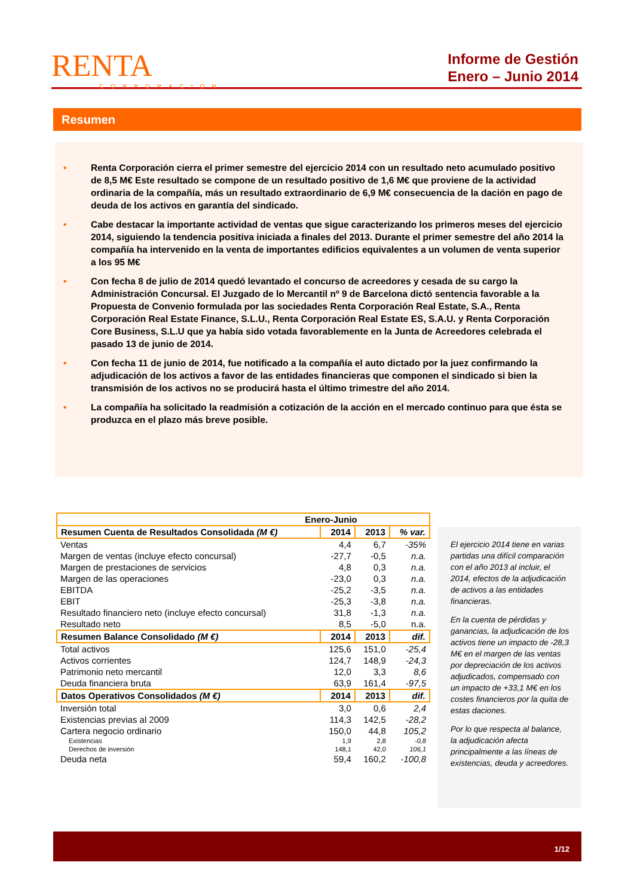RENTA
CORPORACIÓN
Informe de Gestión
Enero – Junio 2014
Resumen
• Renta Corporación cierra el primer semestre del ejercicio 2014 con un resultado neto acumulado positivo de 8,5 M€ Este resultado se compone de un resultado positivo de 1,6 M€ que proviene de la actividad ordinaria de la compañía, más un resultado extraordinario de 6,9 M€ consecuencia de la dación en pago de deuda de los activos en garantía del sindicado.
• Cabe destacar la importante actividad de ventas que sigue caracterizando los primeros meses del ejercicio 2014, siguiendo la tendencia positiva iniciada a finales del 2013. Durante el primer semestre del año 2014 la compañía ha intervenido en la venta de importantes edificios equivalentes a un volumen de venta superior a los 95 M€
• Con fecha 8 de julio de 2014 quedó levantado el concurso de acreedores y cesada de su cargo la Administración Concursal. El Juzgado de lo Mercantil nº 9 de Barcelona dictó sentencia favorable a la Propuesta de Convenio formulada por las sociedades Renta Corporación Real Estate, S.A., Renta Corporación Real Estate Finance, S.L.U., Renta Corporación Real Estate ES, S.A.U. y Renta Corporación Core Business, S.L.U que ya había sido votada favorablemente en la Junta de Acreedores celebrada el pasado 13 de junio de 2014.
• Con fecha 11 de junio de 2014, fue notificado a la compañía el auto dictado por la juez confirmando la adjudicación de los activos a favor de las entidades financieras que componen el sindicado si bien la transmisión de los activos no se producirá hasta el último trimestre del año 2014.
• La compañía ha solicitado la readmisión a cotización de la acción en el mercado continuo para que ésta se produzca en el plazo más breve posible.
| Enero-Junio | | | |
| --- | --- | --- | --- |
| Resumen Cuenta de Resultados Consolidada (M €) | 2014 | 2013 | % var. |
| Ventas | 4,4 | 6,7 | -35% |
| Margen de ventas (incluye efecto concursal) | -27,7 | -0,5 | n.a. |
| Margen de prestaciones de servicios | 4,8 | 0,3 | n.a. |
| Margen de las operaciones | -23,0 | 0,3 | n.a. |
| EBITDA | -25,2 | -3,5 | n.a. |
| EBIT | -25,3 | -3,8 | n.a. |
| Resultado financiero neto (incluye efecto concursal) | 31,8 | -1,3 | n.a. |
| Resultado neto | 8,5 | -5,0 | n.a. |
| Resumen Balance Consolidado (M €) | 2014 | 2013 | dif. |
| Total activos | 125,6 | 151,0 | -25,4 |
| Activos corrientes | 124,7 | 148,9 | -24,3 |
| Patrimonio neto mercantil | 12,0 | 3,3 | 8,6 |
| Deuda financiera bruta | 63,9 | 161,4 | -97,5 |
| Datos Operativos Consolidados (M €) | 2014 | 2013 | dif. |
| Inversión total | 3,0 | 0,6 | 2,4 |
| Existencias previas al 2009 | 114,3 | 142,5 | -28,2 |
| Cartera negocio ordinario | 150,0 | 44,8 | 105,2 |
| Existencias | 1,9 | 2,8 | -0,8 |
| Derechos de inversión | 148,1 | 42,0 | 106,1 |
| Deuda neta | 59,4 | 160,2 | -100,8 |
El ejercicio 2014 tiene en varias partidas una difícil comparación con el año 2013 al incluir, el 2014, efectos de la adjudicación de activos a las entidades financieras.
En la cuenta de pérdidas y ganancias, la adjudicación de los activos tiene un impacto de -28,3 M€ en el margen de las ventas por depreciación de los activos adjudicados, compensado con un impacto de +33,1 M€ en los costes financieros por la quita de estas daciones.
Por lo que respecta al balance, la adjudicación afecta principalmente a las líneas de existencias, deuda y acreedores.
1/12